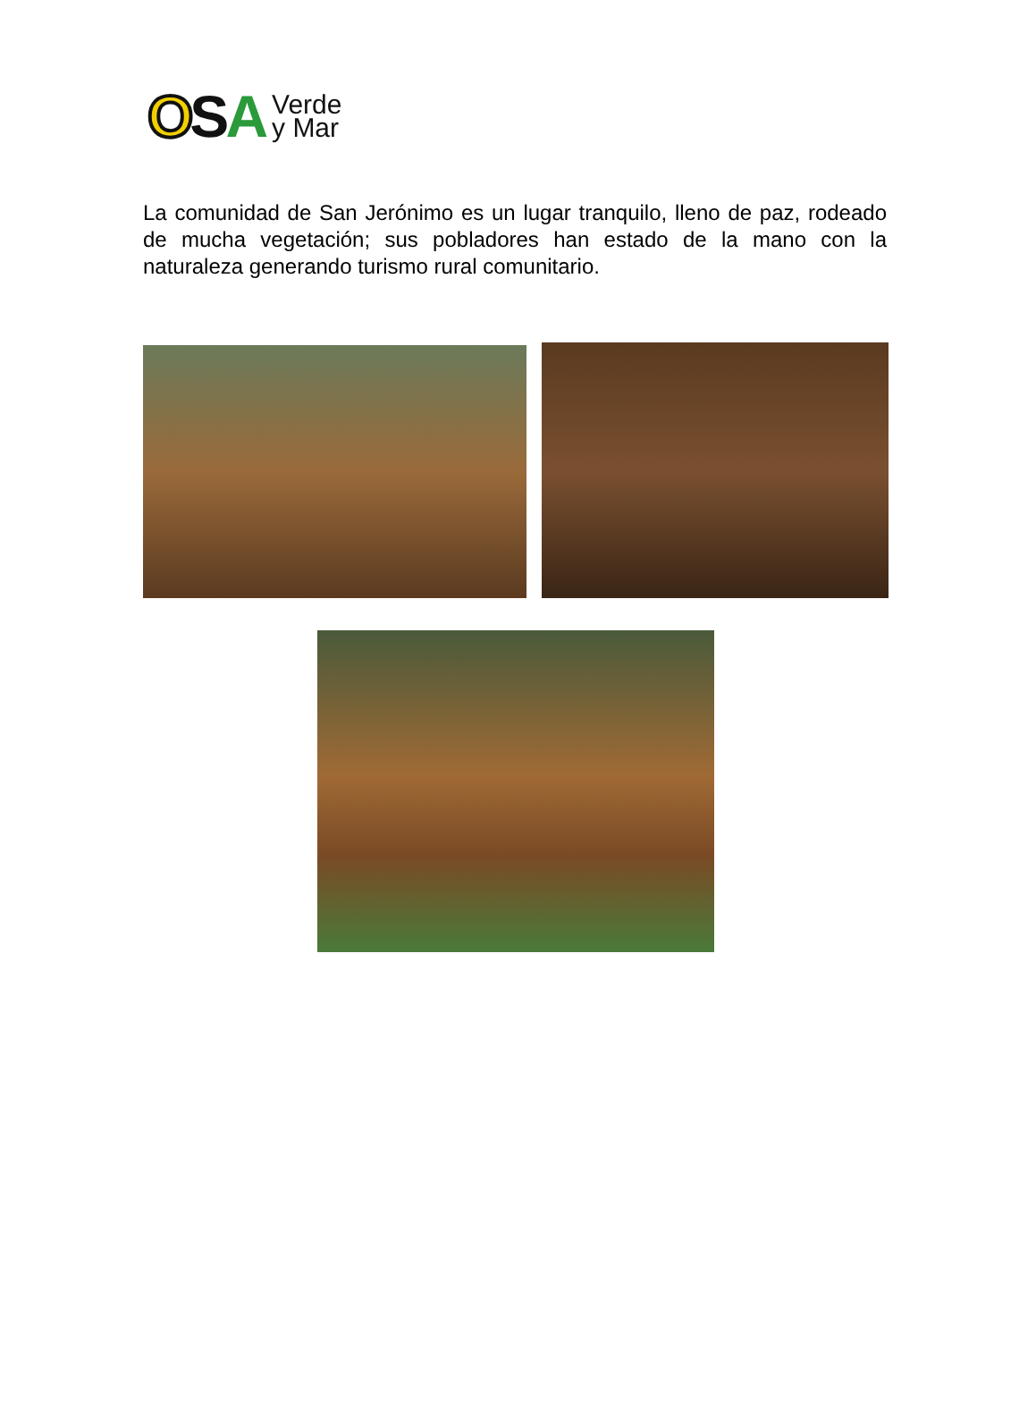OSA Verde
y Mar
La comunidad de San Jerónimo es un lugar tranquilo, lleno de paz, rodeado de mucha vegetación; sus pobladores han estado de la mano con la naturaleza generando turismo rural comunitario.